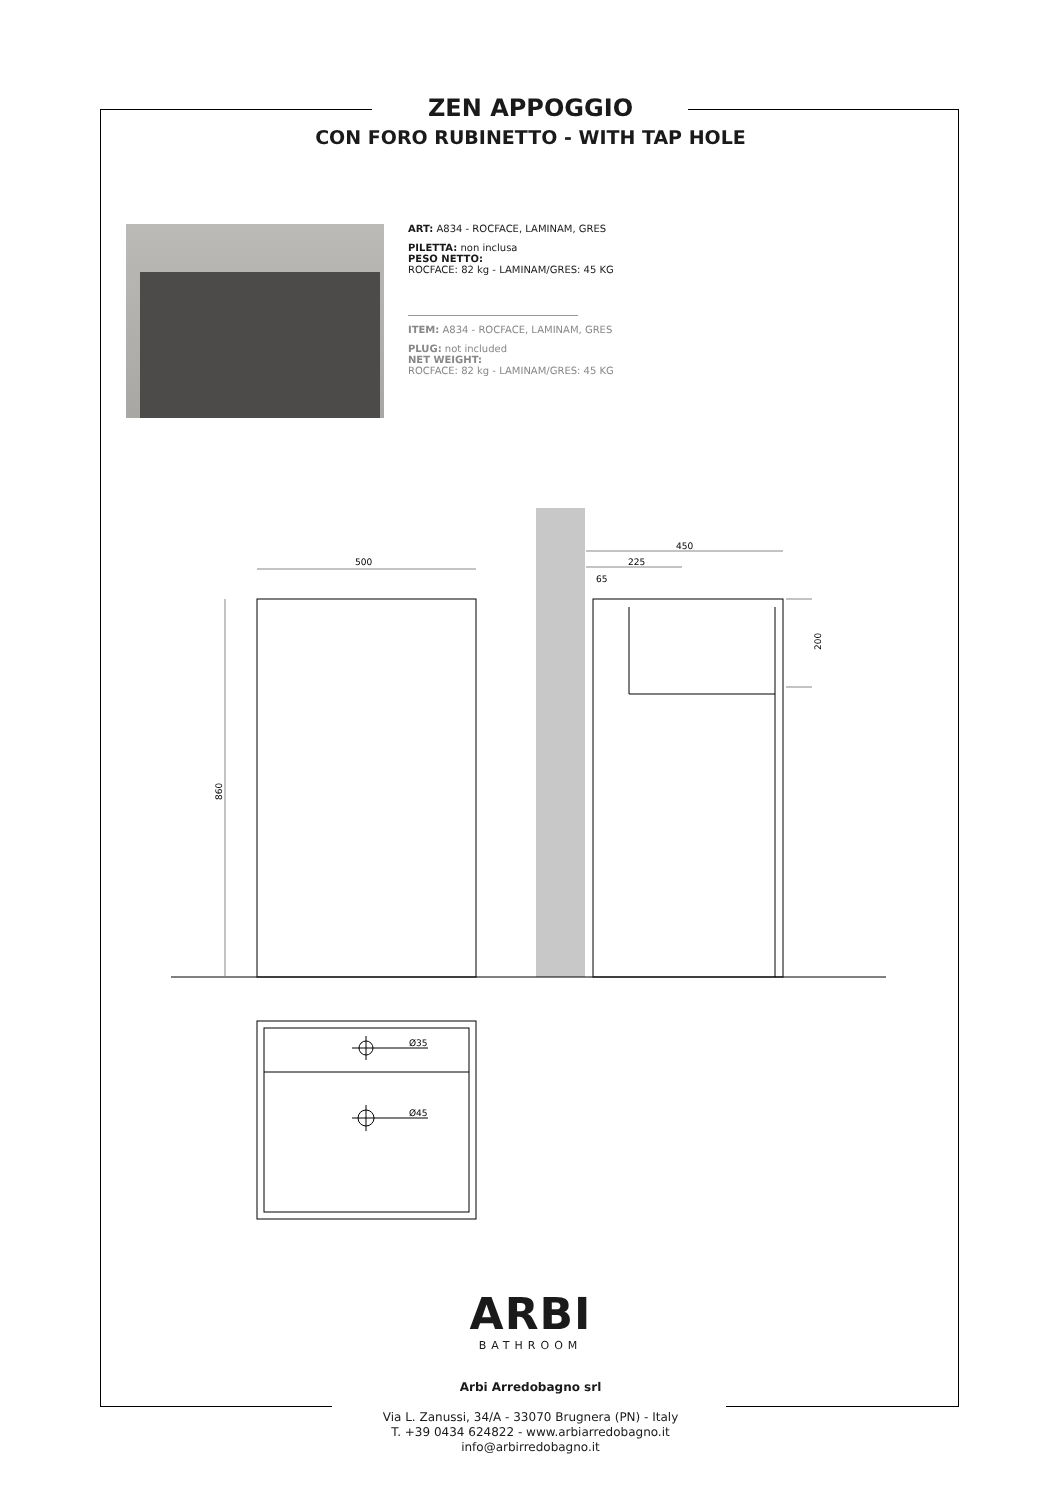ZEN APPOGGIO
CON FORO RUBINETTO - WITH TAP HOLE
ART: A834 - ROCFACE, LAMINAM, GRES
PILETTA: non inclusa
PESO NETTO:
ROCFACE: 82 kg - LAMINAM/GRES: 45 KG
ITEM: A834 - ROCFACE, LAMINAM, GRES
PLUG: not included
NET WEIGHT:
ROCFACE: 82 kg - LAMINAM/GRES: 45 KG
500
450
225
65
Ø35
Ø45
860
200
ARBI
BATHROOM
Arbi Arredobagno srl
Via L. Zanussi, 34/A - 33070 Brugnera (PN) - Italy
T. +39 0434 624822 - www.arbiarredobagno.it
info@arbirredobagno.it